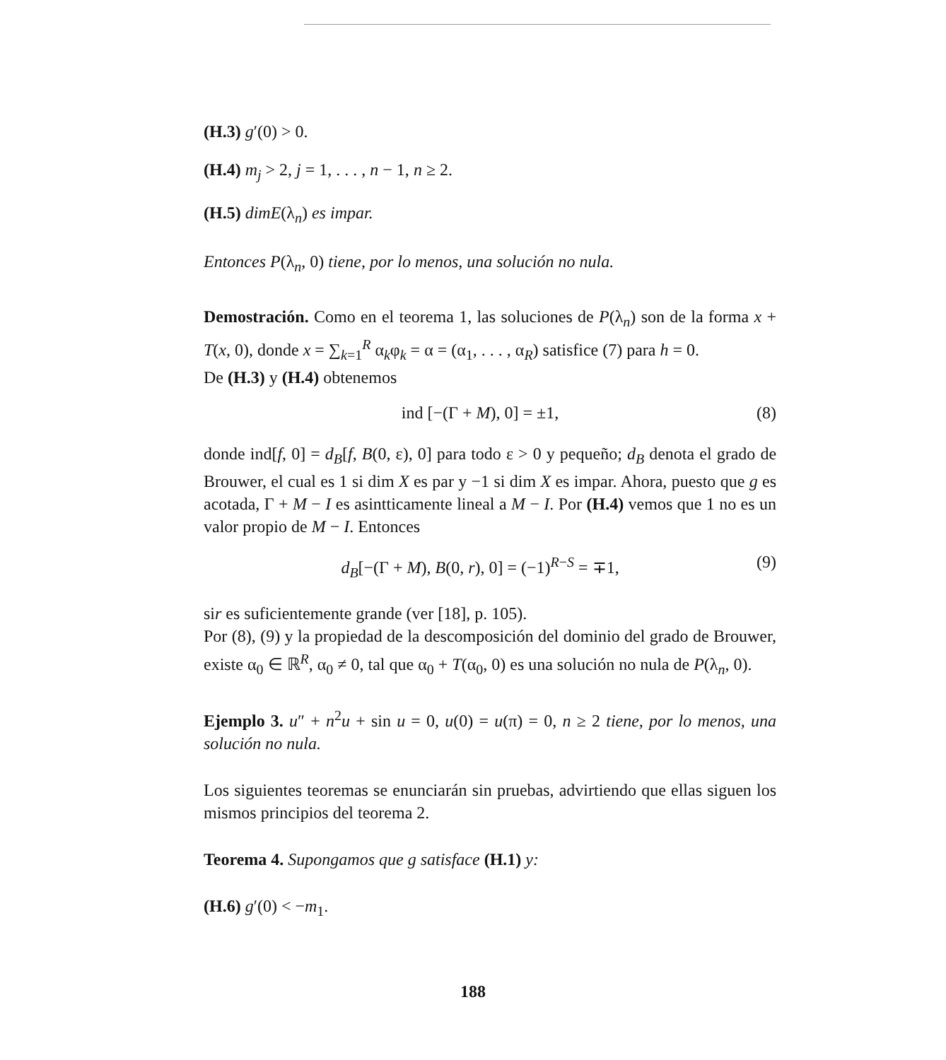(H.3) g′(0) > 0.
(H.4) m<sub>j</sub> > 2, j = 1, . . . , n − 1, n ≥ 2.
(H.5) dimE(λ<sub>n</sub>) es impar.
Entonces P(λ<sub>n</sub>, 0) tiene, por lo menos, una solución no nula.
Demostración. Como en el teorema 1, las soluciones de P(λ<sub>n</sub>) son de la forma x + T(x, 0), donde x = ∑<sub>k=1</sub><sup>R</sup> α<sub>k</sub>φ<sub>k</sub> = α = (α<sub>1</sub>, . . . , α<sub>R</sub>) satisfice (7) para h = 0.
De (H.3) y (H.4) obtenemos
ind [−(Γ + M), 0] = ±1, (8)
donde ind[f, 0] = d<sub>B</sub>[f, B(0, ε), 0] para todo ε > 0 y pequeño; d<sub>B</sub> denota el grado de Brouwer, el cual es 1 si dim X es par y −1 si dim X es impar. Ahora, puesto que g es acotada, Γ + M − I es asintticamente lineal a M − I. Por (H.4) vemos que 1 no es un valor propio de M − I. Entonces
d<sub>B</sub>[−(Γ + M), B(0, r), 0] = (−1)<sup>R−S</sup> = ∓1, (9)
sir es suficientemente grande (ver [18], p. 105).
Por (8), (9) y la propiedad de la descomposición del dominio del grado de Brouwer, existe α<sub>0</sub> ∈ ℝ<sup>R</sup>, α<sub>0</sub> ≠ 0, tal que α<sub>0</sub> + T(α<sub>0</sub>, 0) es una solución no nula de P(λ<sub>n</sub>, 0).
Ejemplo 3. u″ + n<sup>2</sup>u + sin u = 0, u(0) = u(π) = 0, n ≥ 2 tiene, por lo menos, una solución no nula.
Los siguientes teoremas se enunciarán sin pruebas, advirtiendo que ellas siguen los mismos principios del teorema 2.
Teorema 4. Supongamos que g satisface (H.1) y:
(H.6) g′(0) < −m<sub>1</sub>.
188